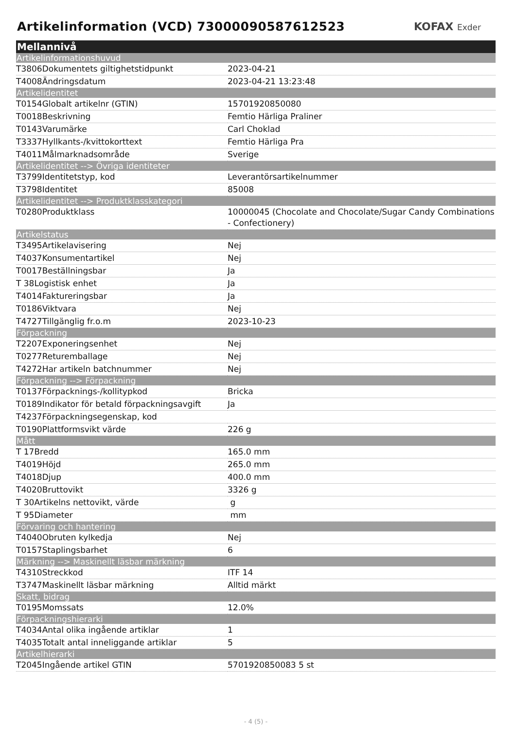Artikelinformation (VCD) 73000090587612523
KOFAX Exder
| Mellannivå | |
| --- | --- |
| Artikelinformationshuvud | |
| T3806Dokumentets giltighetstidpunkt | 2023-04-21 |
| T4008Ändringsdatum | 2023-04-21 13:23:48 |
| Artikelidentitet | |
| T0154Globalt artikelnr (GTIN) | 15701920850080 |
| T0018Beskrivning | Femtio Härliga Praliner |
| T0143Varumärke | Carl Choklad |
| T3337Hyllkants-/kvittokorttext | Femtio Härliga Pra |
| T4011Målmarknadsområde | Sverige |
| Artikelidentitet --> Övriga identiteter | |
| T3799Identitetstyp, kod | Leverantörsartikelnummer |
| T3798Identitet | 85008 |
| Artikelidentitet --> Produktklasskategori | |
| T0280Produktklass | 10000045 (Chocolate and Chocolate/Sugar Candy Combinations - Confectionery) |
| Artikelstatus | |
| T3495Artikelavisering | Nej |
| T4037Konsumentartikel | Nej |
| T0017Beställningsbar | Ja |
| T 38Logistisk enhet | Ja |
| T4014Faktureringsbar | Ja |
| T0186Viktvara | Nej |
| T4727Tillgänglig fr.o.m | 2023-10-23 |
| Förpackning | |
| T2207Exponeringsenhet | Nej |
| T0277Returemballage | Nej |
| T4272Har artikeln batchnummer | Nej |
| Förpackning --> Förpackning | |
| T0137Förpacknings-/kollitypkod | Bricka |
| T0189Indikator för betald förpackningsavgift | Ja |
| T4237Förpackningsegenskap, kod | |
| T0190Plattformsvikt värde | 226 g |
| Mått | |
| T 17Bredd | 165.0 mm |
| T4019Höjd | 265.0 mm |
| T4018Djup | 400.0 mm |
| T4020Bruttovikt | 3326 g |
| T 30Artikelns nettovikt, värde | g |
| T 95Diameter | mm |
| Förvaring och hantering | |
| T4040Obruten kylkedja | Nej |
| T0157Staplingsbarhet | 6 |
| Märkning --> Maskinellt läsbar märkning | |
| T4310Streckkod | ITF 14 |
| T3747Maskinellt läsbar märkning | Alltid märkt |
| Skatt, bidrag | |
| T0195Momssats | 12.0% |
| Förpackningshierarki | |
| T4034Antal olika ingående artiklar | 1 |
| T4035Totalt antal inneliggande artiklar | 5 |
| Artikelhierarki | |
| T2045Ingående artikel GTIN | 5701920850083 5 st |
- 4 (5) -